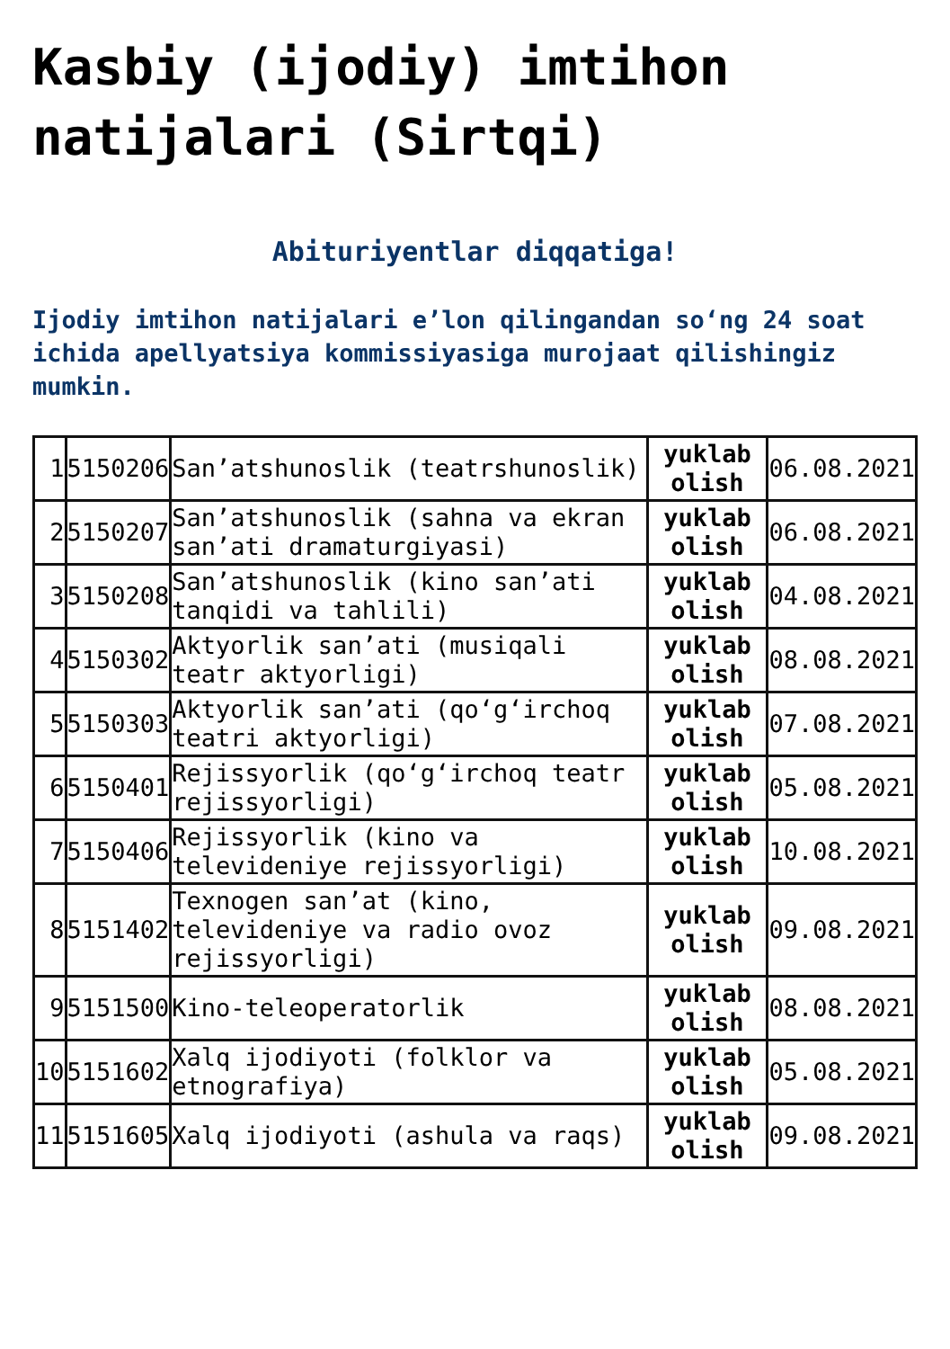Kasbiy (ijodiy) imtihon natijalari (Sirtqi)
Abituriyentlar diqqatiga!
Ijodiy imtihon natijalari e’lon qilingandan so‘ng 24 soat ichida apellyatsiya kommissiyasiga murojaat qilishingiz mumkin.
| 1 | 5150206 | San’atshunoslik (teatrshunoslik) | yuklab olish | 06.08.2021 |
| 2 | 5150207 | San’atshunoslik (sahna va ekran san’ati dramaturgiyasi) | yuklab olish | 06.08.2021 |
| 3 | 5150208 | San’atshunoslik (kino san’ati tanqidi va tahlili) | yuklab olish | 04.08.2021 |
| 4 | 5150302 | Aktyorlik san’ati (musiqali teatr aktyorligi) | yuklab olish | 08.08.2021 |
| 5 | 5150303 | Aktyorlik san’ati (qo‘g‘irchoq teatri aktyorligi) | yuklab olish | 07.08.2021 |
| 6 | 5150401 | Rejissyorlik (qo‘g‘irchoq teatr rejissyorligi) | yuklab olish | 05.08.2021 |
| 7 | 5150406 | Rejissyorlik (kino va televideniye rejissyorligi) | yuklab olish | 10.08.2021 |
| 8 | 5151402 | Texnogen san’at (kino, televideniye va radio ovoz rejissyorligi) | yuklab olish | 09.08.2021 |
| 9 | 5151500 | Kino-teleoperatorlik | yuklab olish | 08.08.2021 |
| 10 | 5151602 | Xalq ijodiyoti (folklor va etnografiya) | yuklab olish | 05.08.2021 |
| 11 | 5151605 | Xalq ijodiyoti (ashula va raqs) | yuklab olish | 09.08.2021 |